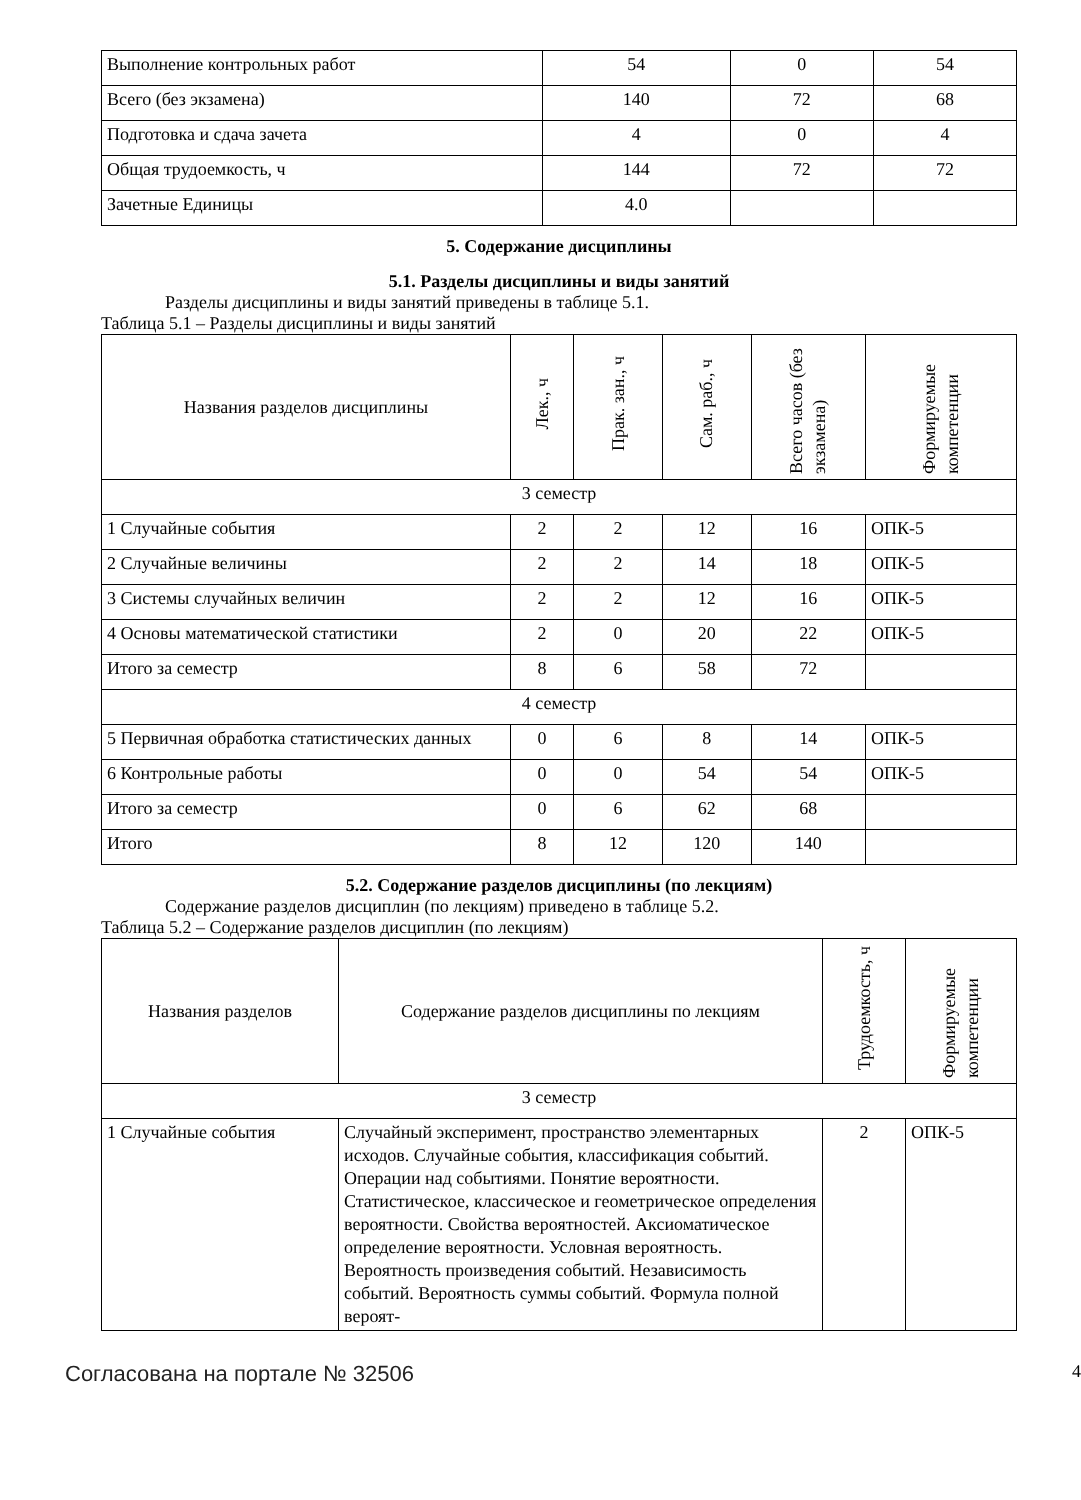| Выполнение контрольных работ | 54 | 0 | 54 |
| Всего (без экзамена) | 140 | 72 | 68 |
| Подготовка и сдача зачета | 4 | 0 | 4 |
| Общая трудоемкость, ч | 144 | 72 | 72 |
| Зачетные Единицы | 4.0 | | |
5. Содержание дисциплины
5.1. Разделы дисциплины и виды занятий
Разделы дисциплины и виды занятий приведены в таблице 5.1.
Таблица 5.1 – Разделы дисциплины и виды занятий
| Названия разделов дисциплины | Лек., ч | Прак. зан., ч | Сам. раб., ч | Всего часов (без экзамена) | Формируемые компетенции |
| --- | --- | --- | --- | --- | --- |
| 3 семестр | | | | | |
| 1 Случайные события | 2 | 2 | 12 | 16 | ОПК-5 |
| 2 Случайные величины | 2 | 2 | 14 | 18 | ОПК-5 |
| 3 Системы случайных величин | 2 | 2 | 12 | 16 | ОПК-5 |
| 4 Основы математической статистики | 2 | 0 | 20 | 22 | ОПК-5 |
| Итого за семестр | 8 | 6 | 58 | 72 | |
| 4 семестр | | | | | |
| 5 Первичная обработка статистических данных | 0 | 6 | 8 | 14 | ОПК-5 |
| 6 Контрольные работы | 0 | 0 | 54 | 54 | ОПК-5 |
| Итого за семестр | 0 | 6 | 62 | 68 | |
| Итого | 8 | 12 | 120 | 140 | |
5.2. Содержание разделов дисциплины (по лекциям)
Содержание разделов дисциплин (по лекциям) приведено в таблице 5.2.
Таблица 5.2 – Содержание разделов дисциплин (по лекциям)
| Названия разделов | Содержание разделов дисциплины по лекциям | Трудоемкость, ч | Формируемые компетенции |
| --- | --- | --- | --- |
| 3 семестр | | | |
| 1 Случайные события | Случайный эксперимент, пространство элементарных исходов. Случайные события, классификация событий. Операции над событиями. Понятие вероятности. Статистическое, классическое и геометрическое определения вероятности. Свойства вероятностей. Аксиоматическое определение вероятности. Условная вероятность. Вероятность произведения событий. Независимость событий. Вероятность суммы событий. Формула полной вероят- | 2 | ОПК-5 |
Согласована на портале № 32506 4